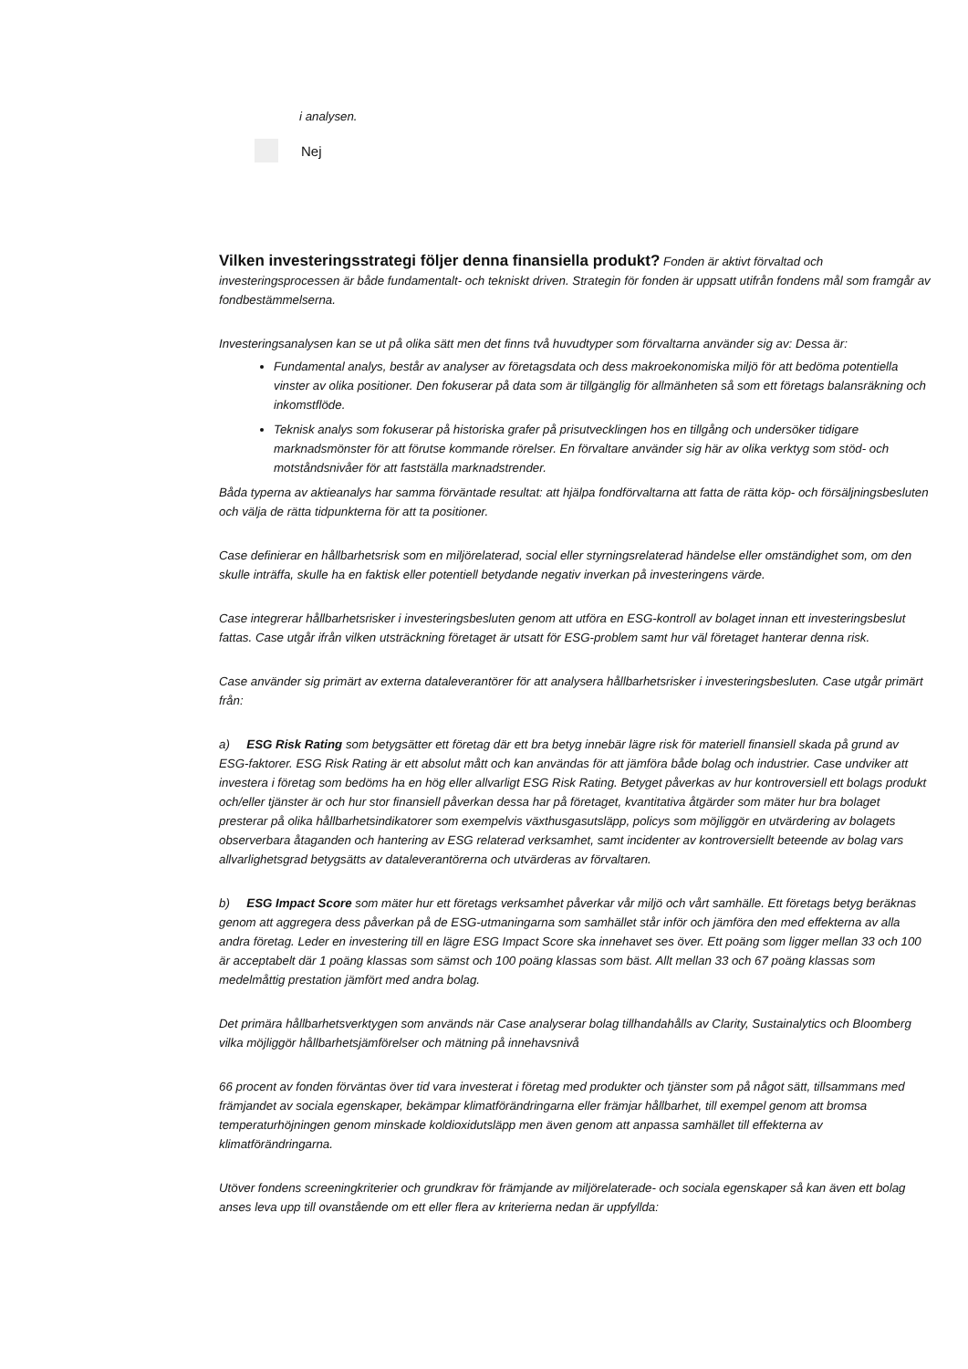i analysen.
Nej
Vilken investeringsstrategi följer denna finansiella produkt? Fonden är aktivt förvaltad och investeringsprocessen är både fundamentalt- och tekniskt driven. Strategin för fonden är uppsatt utifrån fondens mål som framgår av fondbestämmelserna.
Investeringsanalysen kan se ut på olika sätt men det finns två huvudtyper som förvaltarna använder sig av: Dessa är:
Fundamental analys, består av analyser av företagsdata och dess makroekonomiska miljö för att bedöma potentiella vinster av olika positioner. Den fokuserar på data som är tillgänglig för allmänheten så som ett företags balansräkning och inkomstflöde.
Teknisk analys som fokuserar på historiska grafer på prisutvecklingen hos en tillgång och undersöker tidigare marknadsmönster för att förutse kommande rörelser. En förvaltare använder sig här av olika verktyg som stöd- och motståndsnivåer för att fastställa marknadstrender.
Båda typerna av aktieanalys har samma förväntade resultat: att hjälpa fondförvaltarna att fatta de rätta köp- och försäljningsbesluten och välja de rätta tidpunkterna för att ta positioner.
Case definierar en hållbarhetsrisk som en miljörelaterad, social eller styrningsrelaterad händelse eller omständighet som, om den skulle inträffa, skulle ha en faktisk eller potentiell betydande negativ inverkan på investeringens värde.
Case integrerar hållbarhetsrisker i investeringsbesluten genom att utföra en ESG-kontroll av bolaget innan ett investeringsbeslut fattas. Case utgår ifrån vilken utsträckning företaget är utsatt för ESG-problem samt hur väl företaget hanterar denna risk.
Case använder sig primärt av externa dataleverantörer för att analysera hållbarhetsrisker i investeringsbesluten. Case utgår primärt från:
a) ESG Risk Rating som betygsätter ett företag där ett bra betyg innebär lägre risk för materiell finansiell skada på grund av ESG-faktorer. ESG Risk Rating är ett absolut mått och kan användas för att jämföra både bolag och industrier. Case undviker att investera i företag som bedöms ha en hög eller allvarligt ESG Risk Rating. Betyget påverkas av hur kontroversiell ett bolags produkt och/eller tjänster är och hur stor finansiell påverkan dessa har på företaget, kvantitativa åtgärder som mäter hur bra bolaget presterar på olika hållbarhetsindikatorer som exempelvis växthusgasutsläpp, policys som möjliggör en utvärdering av bolagets observerbara åtaganden och hantering av ESG relaterad verksamhet, samt incidenter av kontroversiellt beteende av bolag vars allvarlighetsgrad betygsätts av dataleverantörerna och utvärderas av förvaltaren.
b) ESG Impact Score som mäter hur ett företags verksamhet påverkar vår miljö och vårt samhälle. Ett företags betyg beräknas genom att aggregera dess påverkan på de ESG-utmaningarna som samhället står inför och jämföra den med effekterna av alla andra företag. Leder en investering till en lägre ESG Impact Score ska innehavet ses över. Ett poäng som ligger mellan 33 och 100 är acceptabelt där 1 poäng klassas som sämst och 100 poäng klassas som bäst. Allt mellan 33 och 67 poäng klassas som medelmåttig prestation jämfört med andra bolag.
Det primära hållbarhetsverktygen som används när Case analyserar bolag tillhandahålls av Clarity, Sustainalytics och Bloomberg vilka möjliggör hållbarhetsjämförelser och mätning på innehavsnivå
66 procent av fonden förväntas över tid vara investerat i företag med produkter och tjänster som på något sätt, tillsammans med främjandet av sociala egenskaper, bekämpar klimatförändringarna eller främjar hållbarhet, till exempel genom att bromsa temperaturhöjningen genom minskade koldioxidutsläpp men även genom att anpassa samhället till effekterna av klimatförändringarna.
Utöver fondens screeningkriterier och grundkrav för främjande av miljörelaterade- och sociala egenskaper så kan även ett bolag anses leva upp till ovanstående om ett eller flera av kriterierna nedan är uppfyllda: